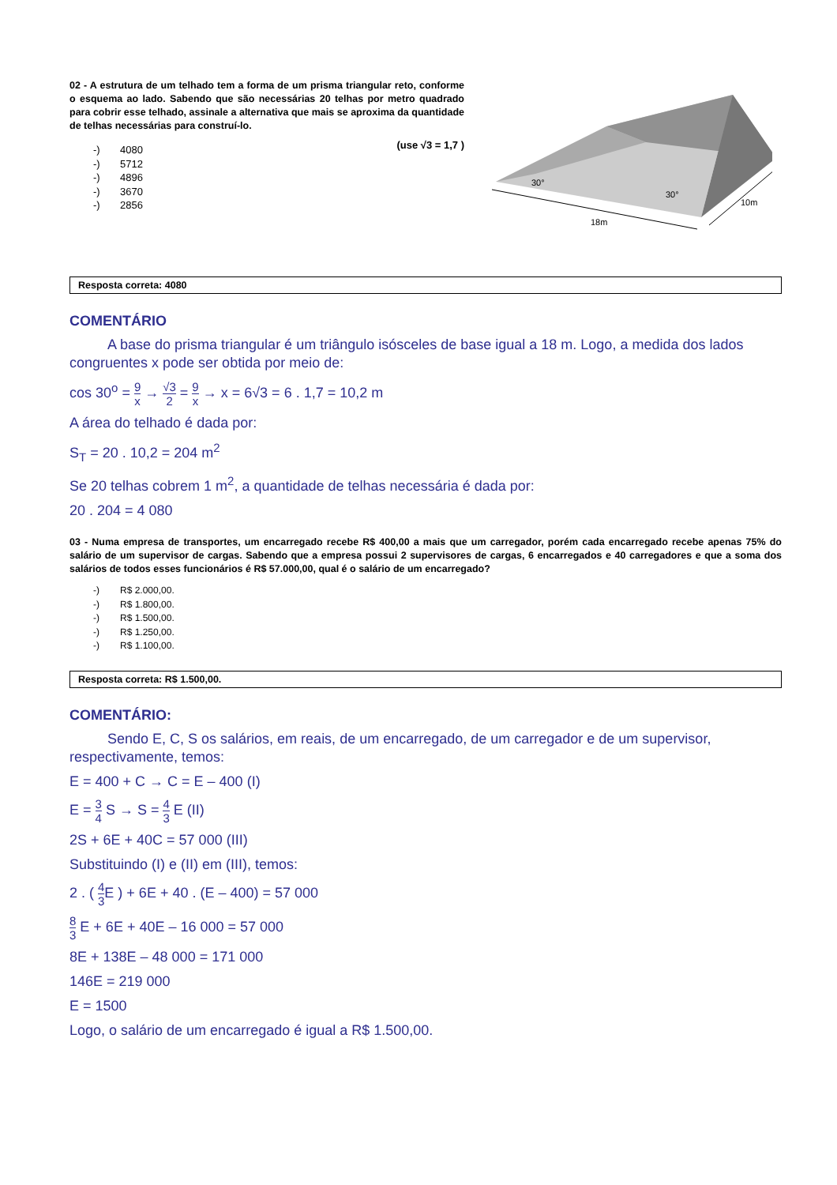02 - A estrutura de um telhado tem a forma de um prisma triangular reto, conforme o esquema ao lado. Sabendo que são necessárias 20 telhas por metro quadrado para cobrir esse telhado, assinale a alternativa que mais se aproxima da quantidade de telhas necessárias para construí-lo.
(use √3 = 1,7 )
-) 4080
-) 5712
-) 4896
-) 3670
-) 2856
30°
30°
18m
10m
Resposta correta: 4080
COMENTÁRIO
A base do prisma triangular é um triângulo isósceles de base igual a 18 m. Logo, a medida dos lados congruentes x pode ser obtida por meio de:
cos 30<sup>o</sup> = 9 x → √3 2 = 9 x → x = 6√3 = 6 . 1,7 = 10,2 m
A área do telhado é dada por:
S<sub>T</sub> = 20 . 10,2 = 204 m<sup>2</sup>
Se 20 telhas cobrem 1 m<sup>2</sup>, a quantidade de telhas necessária é dada por:
20 . 204 = 4 080
03 - Numa empresa de transportes, um encarregado recebe R$ 400,00 a mais que um carregador, porém cada encarregado recebe apenas 75% do salário de um supervisor de cargas. Sabendo que a empresa possui 2 supervisores de cargas, 6 encarregados e 40 carregadores e que a soma dos salários de todos esses funcionários é R$ 57.000,00, qual é o salário de um encarregado?
-) R$ 2.000,00.
-) R$ 1.800,00.
-) R$ 1.500,00.
-) R$ 1.250,00.
-) R$ 1.100,00.
Resposta correta: R$ 1.500,00.
COMENTÁRIO:
Sendo E, C, S os salários, em reais, de um encarregado, de um carregador e de um supervisor, respectivamente, temos:
E = 400 + C → C = E – 400 (I)
E = 3 4 S → S = 4 3 E (II)
2S + 6E + 40C = 57 000 (III)
Substituindo (I) e (II) em (III), temos:
2 . ( 4 3 E ) + 6E + 40 . (E – 400) = 57 000
8 3 E + 6E + 40E – 16 000 = 57 000
8E + 138E – 48 000 = 171 000
146E = 219 000
E = 1500
Logo, o salário de um encarregado é igual a R$ 1.500,00.